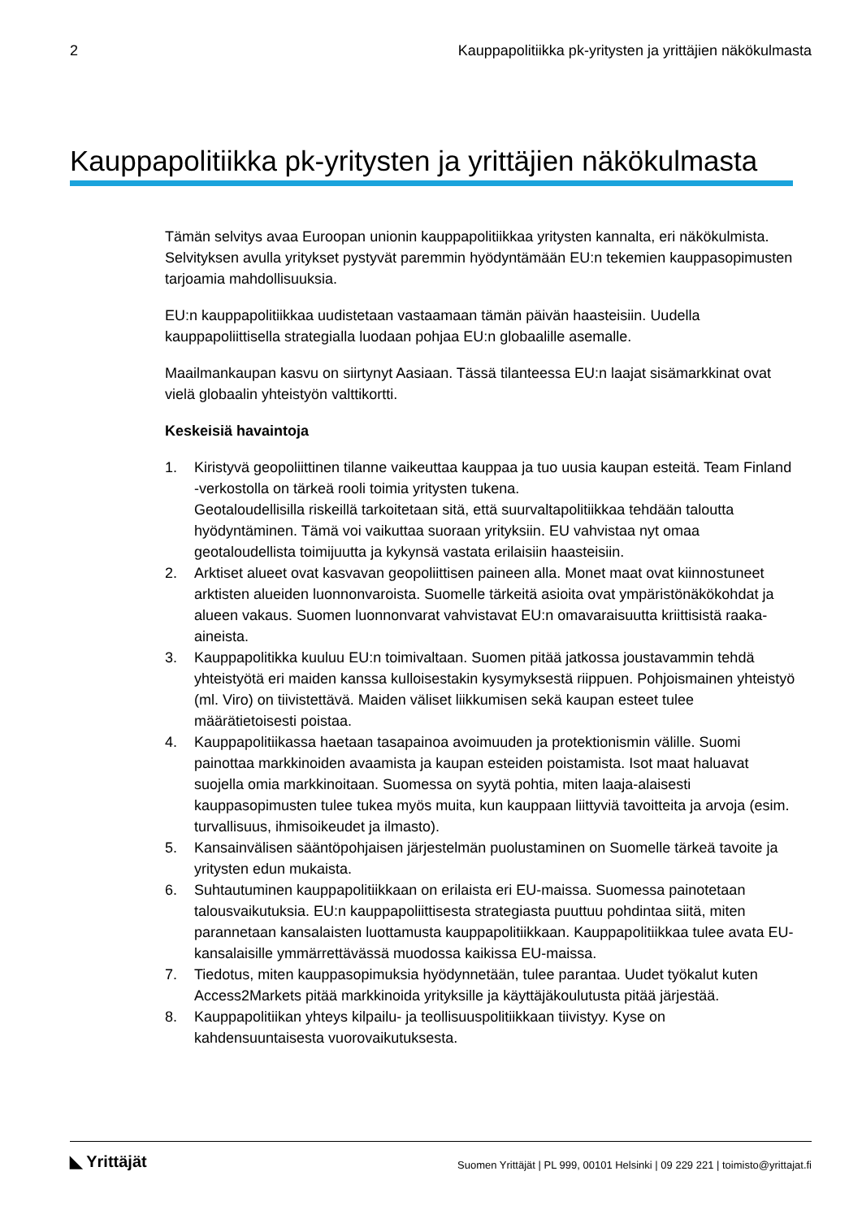2 Kauppapolitiikka pk-yritysten ja yrittäjien näkökulmasta
Kauppapolitiikka pk-yritysten ja yrittäjien näkökulmasta
Tämän selvitys avaa Euroopan unionin kauppapolitiikkaa yritysten kannalta, eri näkökulmista. Selvityksen avulla yritykset pystyvät paremmin hyödyntämään EU:n tekemien kauppasopimusten tarjoamia mahdollisuuksia.
EU:n kauppapolitiikkaa uudistetaan vastaamaan tämän päivän haasteisiin. Uudella kauppapoliittisella strategialla luodaan pohjaa EU:n globaalille asemalle.
Maailmankaupan kasvu on siirtynyt Aasiaan. Tässä tilanteessa EU:n laajat sisämarkkinat ovat vielä globaalin yhteistyön valttikortti.
Keskeisiä havaintoja
1. Kiristyvä geopoliittinen tilanne vaikeuttaa kauppaa ja tuo uusia kaupan esteitä. Team Finland -verkostolla on tärkeä rooli toimia yritysten tukena.
Geotaloudellisilla riskeillä tarkoitetaan sitä, että suurvaltapolitiikkaa tehdään taloutta hyödyntäminen. Tämä voi vaikuttaa suoraan yrityksiin. EU vahvistaa nyt omaa geotaloudellista toimijuutta ja kykynsä vastata erilaisiin haasteisiin.
2. Arktiset alueet ovat kasvavan geopoliittisen paineen alla. Monet maat ovat kiinnostuneet arktisten alueiden luonnonvaroista. Suomelle tärkeitä asioita ovat ympäristönäkökohdat ja alueen vakaus. Suomen luonnonvarat vahvistavat EU:n omavaraisuutta kriittisistä raaka-aineista.
3. Kauppapolitikka kuuluu EU:n toimivaltaan. Suomen pitää jatkossa joustavammin tehdä yhteistyötä eri maiden kanssa kulloisestakin kysymyksestä riippuen. Pohjoismainen yhteistyö (ml. Viro) on tiivistettävä. Maiden väliset liikkumisen sekä kaupan esteet tulee määrätietoisesti poistaa.
4. Kauppapolitiikassa haetaan tasapainoa avoimuuden ja protektionismin välille. Suomi painottaa markkinoiden avaamista ja kaupan esteiden poistamista. Isot maat haluavat suojella omia markkinoitaan. Suomessa on syytä pohtia, miten laaja-alaisesti kauppasopimusten tulee tukea myös muita, kun kauppaan liittyviä tavoitteita ja arvoja (esim. turvallisuus, ihmisoikeudet ja ilmasto).
5. Kansainvälisen sääntöpohjaisen järjestelmän puolustaminen on Suomelle tärkeä tavoite ja yritysten edun mukaista.
6. Suhtautuminen kauppapolitiikkaan on erilaista eri EU-maissa. Suomessa painotetaan talousvaikutuksia. EU:n kauppapoliittisesta strategiasta puuttuu pohdintaa siitä, miten parannetaan kansalaisten luottamusta kauppapolitiikkaan. Kauppapolitiikkaa tulee avata EU-kansalaisille ymmärrettävässä muodossa kaikissa EU-maissa.
7. Tiedotus, miten kauppasopimuksia hyödynnetään, tulee parantaa. Uudet työkalut kuten Access2Markets pitää markkinoida yrityksille ja käyttäjäkoulutusta pitää järjestää.
8. Kauppapolitiikan yhteys kilpailu- ja teollisuuspolitiikkaan tiivistyy. Kyse on kahdensuuntaisesta vuorovaikutuksesta.
◣ Yrittäjät Suomen Yrittäjät | PL 999, 00101 Helsinki | 09 229 221 | toimisto@yrittajat.fi